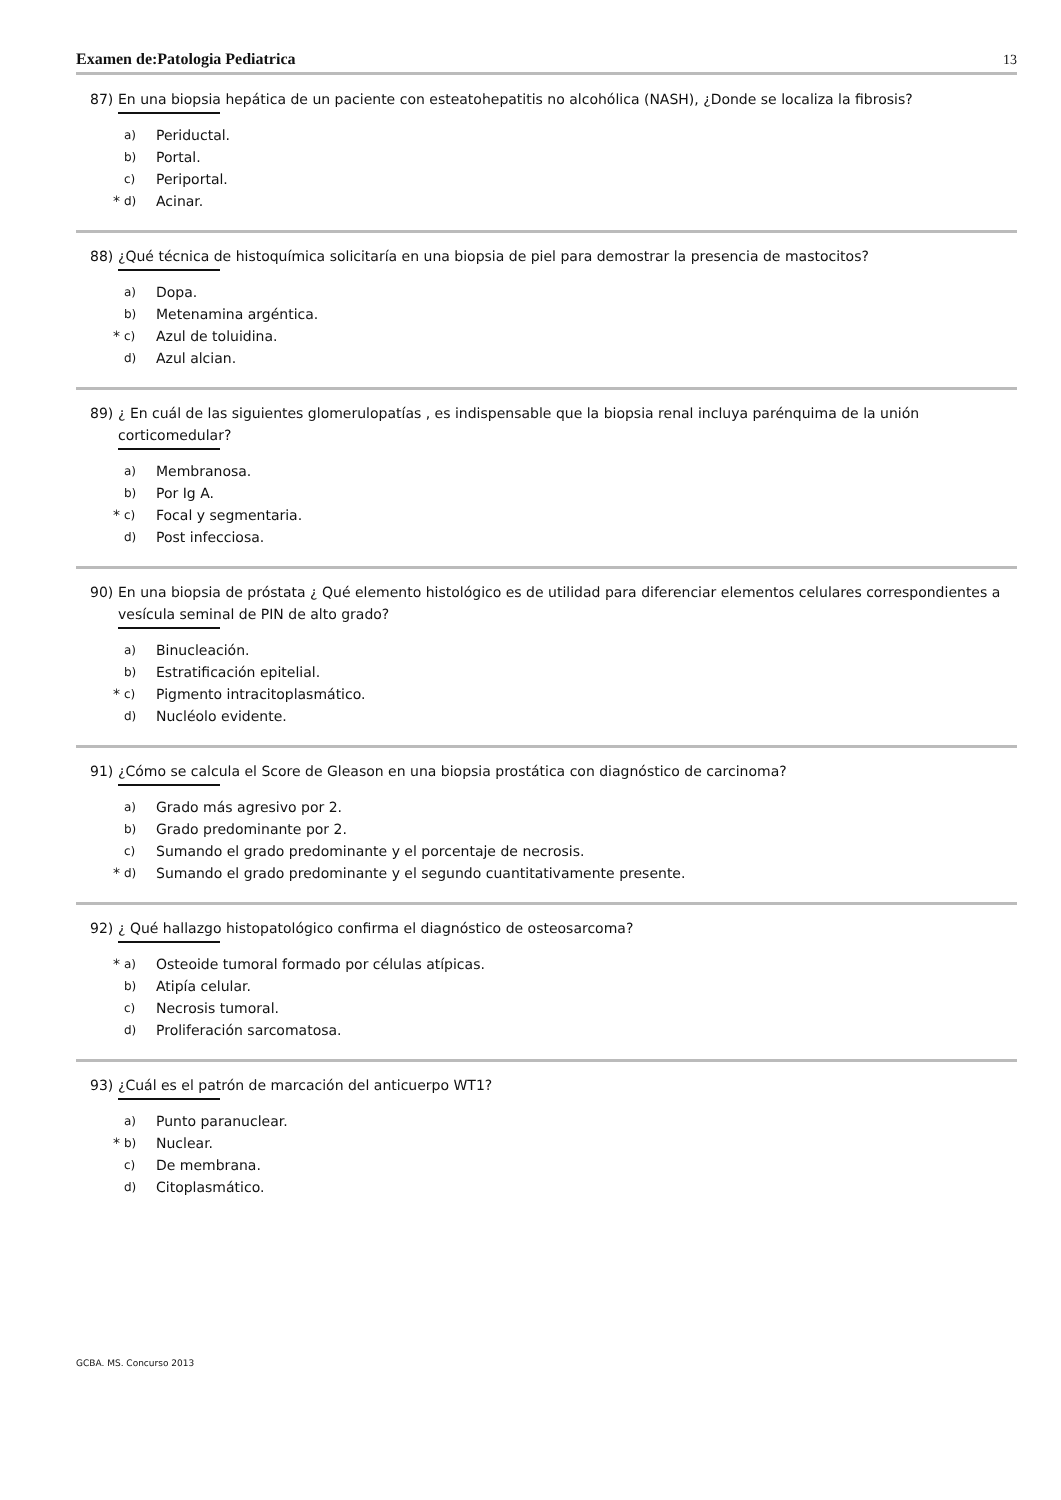Examen de:Patologia Pediatrica 13
87) En una biopsia hepática de un paciente con esteatohepatitis no alcohólica (NASH), ¿Donde se localiza la fibrosis?
a) Periductal.
b) Portal.
c) Periportal.
* d) Acinar.
88) ¿Qué técnica de histoquímica solicitaría en una biopsia de piel para demostrar la presencia de mastocitos?
a) Dopa.
b) Metenamina argéntica.
* c) Azul de toluidina.
d) Azul alcian.
89) ¿ En cuál de las siguientes glomerulopatías , es indispensable que la biopsia renal incluya parénquima de la unión corticomedular?
a) Membranosa.
b) Por Ig A.
* c) Focal y segmentaria.
d) Post infecciosa.
90) En una biopsia de próstata ¿ Qué elemento histológico es de utilidad para diferenciar elementos celulares correspondientes a vesícula seminal de PIN de alto grado?
a) Binucleación.
b) Estratificación epitelial.
* c) Pigmento intracitoplasmático.
d) Nucléolo evidente.
91) ¿Cómo se calcula el Score de Gleason en una biopsia prostática con diagnóstico de carcinoma?
a) Grado más agresivo por 2.
b) Grado predominante por 2.
c) Sumando el grado predominante y el porcentaje de necrosis.
* d) Sumando el grado predominante y el segundo cuantitativamente presente.
92) ¿ Qué hallazgo histopatológico confirma el diagnóstico de osteosarcoma?
* a) Osteoide tumoral formado por células atípicas.
b) Atipía celular.
c) Necrosis tumoral.
d) Proliferación sarcomatosa.
93) ¿Cuál es el patrón de marcación del anticuerpo WT1?
a) Punto paranuclear.
* b) Nuclear.
c) De membrana.
d) Citoplasmático.
GCBA. MS. Concurso 2013